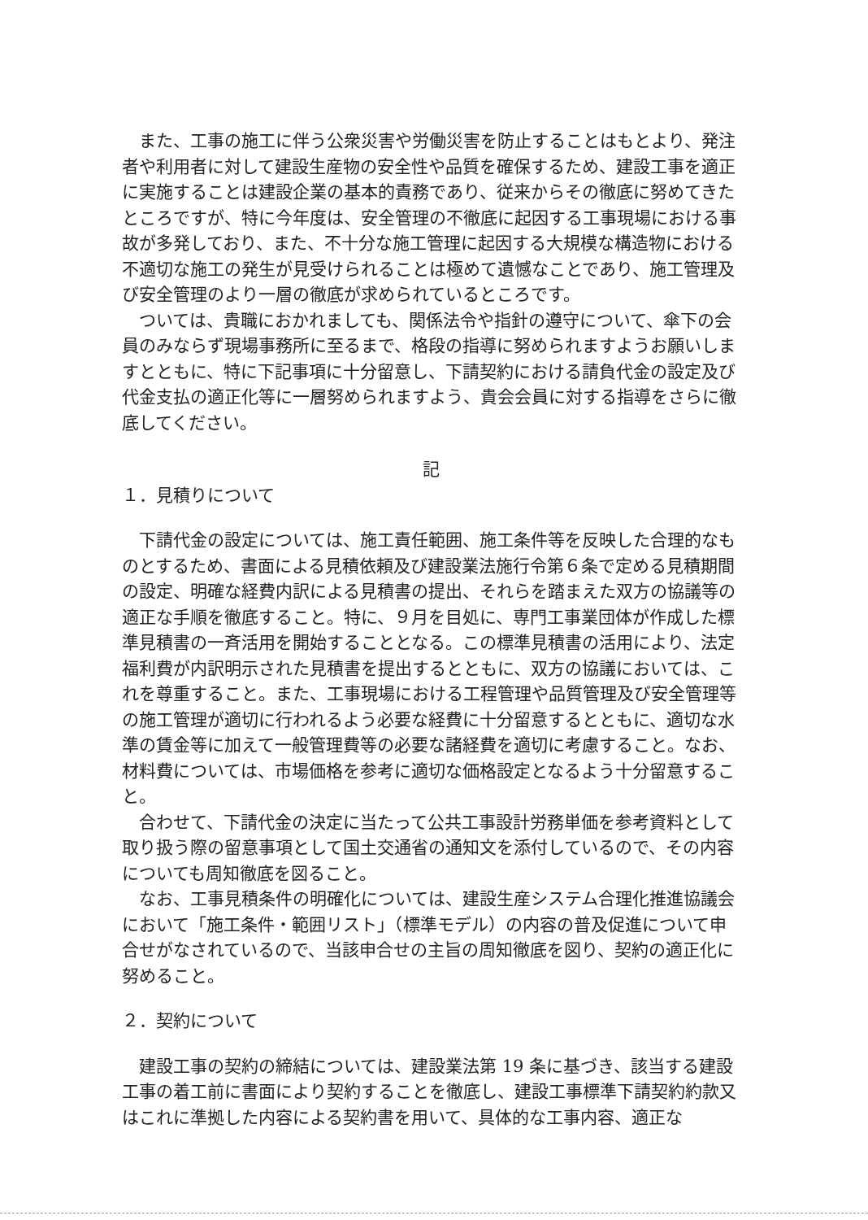また、工事の施工に伴う公衆災害や労働災害を防止することはもとより、発注者や利用者に対して建設生産物の安全性や品質を確保するため、建設工事を適正に実施することは建設企業の基本的責務であり、従来からその徹底に努めてきたところですが、特に今年度は、安全管理の不徹底に起因する工事現場における事故が多発しており、また、不十分な施工管理に起因する大規模な構造物における不適切な施工の発生が見受けられることは極めて遺憾なことであり、施工管理及び安全管理のより一層の徹底が求められているところです。
ついては、貴職におかれましても、関係法令や指針の遵守について、傘下の会員のみならず現場事務所に至るまで、格段の指導に努められますようお願いしますとともに、特に下記事項に十分留意し、下請契約における請負代金の設定及び代金支払の適正化等に一層努められますよう、貴会会員に対する指導をさらに徹底してください。
記
１．見積りについて
下請代金の設定については、施工責任範囲、施工条件等を反映した合理的なものとするため、書面による見積依頼及び建設業法施行令第６条で定める見積期間の設定、明確な経費内訳による見積書の提出、それらを踏まえた双方の協議等の適正な手順を徹底すること。特に、９月を目処に、専門工事業団体が作成した標準見積書の一斉活用を開始することとなる。この標準見積書の活用により、法定福利費が内訳明示された見積書を提出するとともに、双方の協議においては、これを尊重すること。また、工事現場における工程管理や品質管理及び安全管理等の施工管理が適切に行われるよう必要な経費に十分留意するとともに、適切な水準の賃金等に加えて一般管理費等の必要な諸経費を適切に考慮すること。なお、材料費については、市場価格を参考に適切な価格設定となるよう十分留意すること。
合わせて、下請代金の決定に当たって公共工事設計労務単価を参考資料として取り扱う際の留意事項として国土交通省の通知文を添付しているので、その内容についても周知徹底を図ること。
なお、工事見積条件の明確化については、建設生産システム合理化推進協議会において「施工条件・範囲リスト」（標準モデル）の内容の普及促進について申合せがなされているので、当該申合せの主旨の周知徹底を図り、契約の適正化に努めること。
２．契約について
建設工事の契約の締結については、建設業法第 19 条に基づき、該当する建設工事の着工前に書面により契約することを徹底し、建設工事標準下請契約約款又はこれに準拠した内容による契約書を用いて、具体的な工事内容、適正な